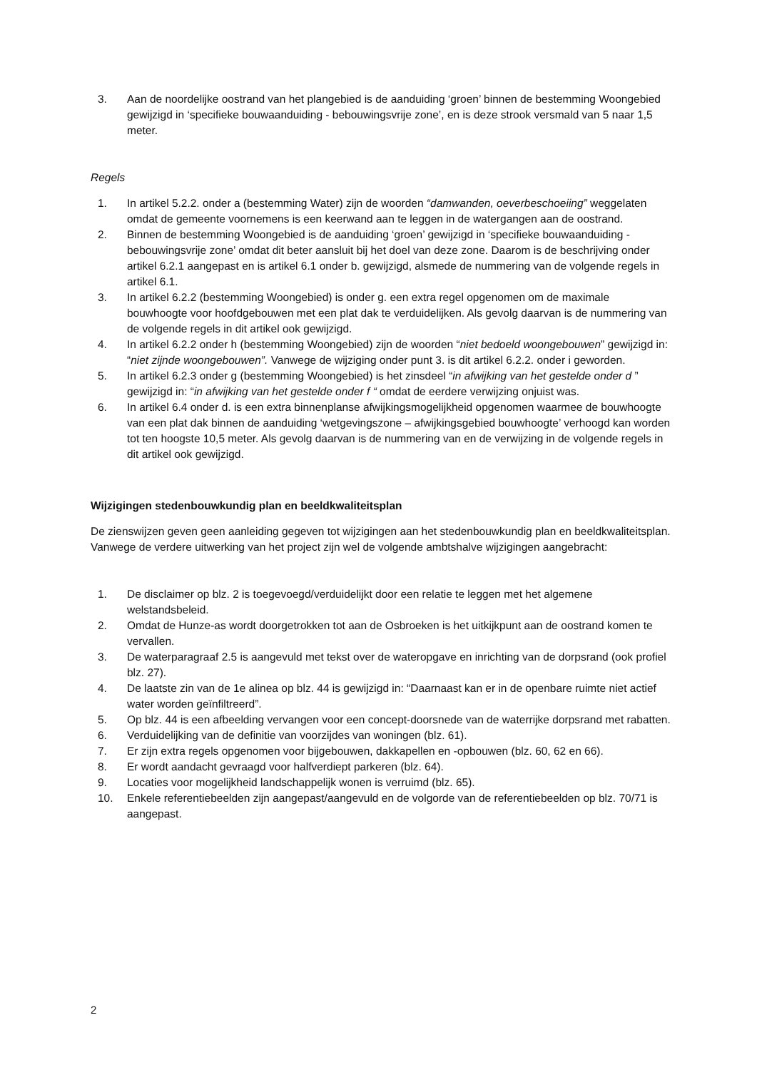3. Aan de noordelijke oostrand van het plangebied is de aanduiding ‘groen’ binnen de bestemming Woongebied gewijzigd in ‘specifieke bouwaanduiding - bebouwingsvrije zone’, en is deze strook versmald van 5 naar 1,5 meter.
Regels
1. In artikel 5.2.2. onder a (bestemming Water) zijn de woorden “damwanden, oeverbeschoeiing” weggelaten omdat de gemeente voornemens is een keerwand aan te leggen in de watergangen aan de oostrand.
2. Binnen de bestemming Woongebied is de aanduiding ‘groen’ gewijzigd in ‘specifieke bouwaanduiding - bebouwingsvrije zone’ omdat dit beter aansluit bij het doel van deze zone. Daarom is de beschrijving onder artikel 6.2.1 aangepast en is artikel 6.1 onder b. gewijzigd, alsmede de nummering van de volgende regels in artikel 6.1.
3. In artikel 6.2.2 (bestemming Woongebied) is onder g. een extra regel opgenomen om de maximale bouwhoogte voor hoofdgebouwen met een plat dak te verduidelijken. Als gevolg daarvan is de nummering van de volgende regels in dit artikel ook gewijzigd.
4. In artikel 6.2.2 onder h (bestemming Woongebied) zijn de woorden “niet bedoeld woongebouwen” gewijzigd in: “niet zijnde woongebouwen”. Vanwege de wijziging onder punt 3. is dit artikel 6.2.2. onder i geworden.
5. In artikel 6.2.3 onder g (bestemming Woongebied) is het zinsdeel “in afwijking van het gestelde onder d ” gewijzigd in: “in afwijking van het gestelde onder f “ omdat de eerdere verwijzing onjuist was.
6. In artikel 6.4 onder d. is een extra binnenplanse afwijkingsmogelijkheid opgenomen waarmee de bouwhoogte van een plat dak binnen de aanduiding ‘wetgevingszone – afwijkingsgebied bouwhoogte’ verhoogd kan worden tot ten hoogste 10,5 meter. Als gevolg daarvan is de nummering van en de verwijzing in de volgende regels in dit artikel ook gewijzigd.
Wijzigingen stedenbouwkundig plan en beeldkwaliteitsplan
De zienswijzen geven geen aanleiding gegeven tot wijzigingen aan het stedenbouwkundig plan en beeldkwaliteitsplan.
Vanwege de verdere uitwerking van het project zijn wel de volgende ambtshalve wijzigingen aangebracht:
1. De disclaimer op blz. 2 is toegevoegd/verduidelijkt door een relatie te leggen met het algemene welstandsbeleid.
2. Omdat de Hunze-as wordt doorgetrokken tot aan de Osbroeken is het uitkijkpunt aan de oostrand komen te vervallen.
3. De waterparagraaf 2.5 is aangevuld met tekst over de wateropgave en inrichting van de dorpsrand (ook profiel blz. 27).
4. De laatste zin van de 1e alinea op blz. 44 is gewijzigd in: “Daarnaast kan er in de openbare ruimte niet actief water worden geïnfiltreerd”.
5. Op blz. 44 is een afbeelding vervangen voor een concept-doorsnede van de waterrijke dorpsrand met rabatten.
6. Verduidelijking van de definitie van voorzijdes van woningen (blz. 61).
7. Er zijn extra regels opgenomen voor bijgebouwen, dakkapellen en -opbouwen (blz. 60, 62 en 66).
8. Er wordt aandacht gevraagd voor halfverdiept parkeren (blz. 64).
9. Locaties voor mogelijkheid landschappelijk wonen is verruimd (blz. 65).
10. Enkele referentiebeelden zijn aangepast/aangevuld en de volgorde van de referentiebeelden op blz. 70/71 is aangepast.
2